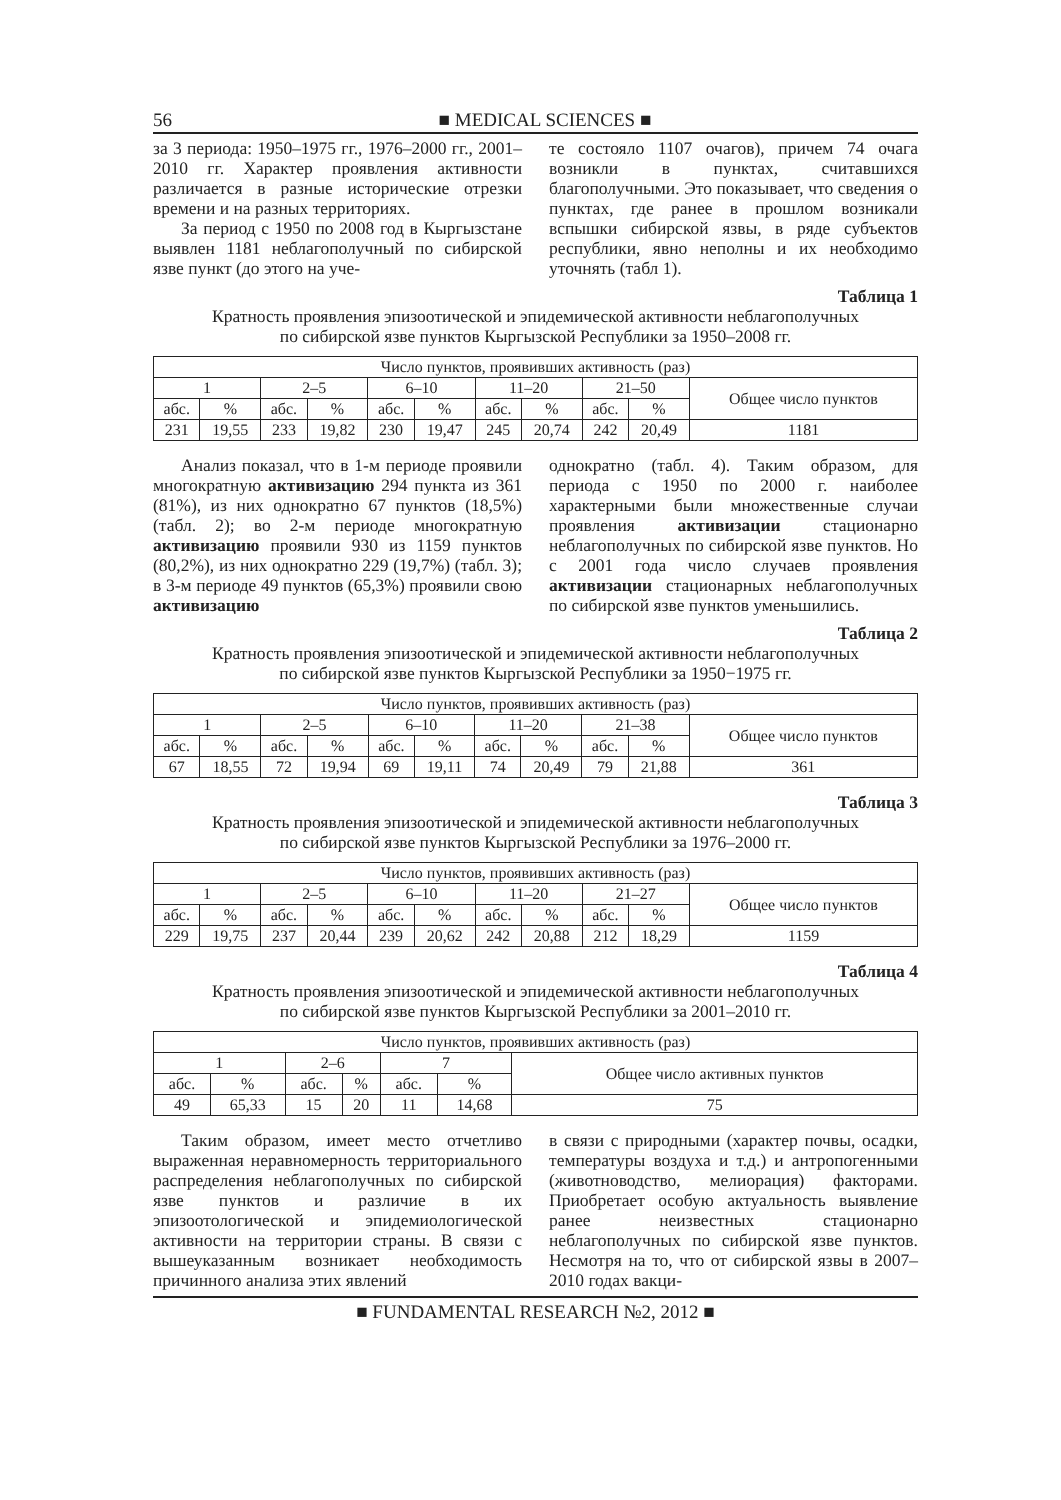56 ■ MEDICAL SCIENCES ■
за 3 периода: 1950–1975 гг., 1976–2000 гг., 2001–2010 гг. Характер проявления активности различается в разные исторические отрезки времени и на разных территориях.
За период с 1950 по 2008 год в Кыргызстане выявлен 1181 неблагополучный по сибирской язве пункт (до этого на уче-
те состояло 1107 очагов), причем 74 очага возникли в пунктах, считавшихся благополучными. Это показывает, что сведения о пунктах, где ранее в прошлом возникали вспышки сибирской язвы, в ряде субъектов республики, явно неполны и их необходимо уточнять (табл 1).
Таблица 1
Кратность проявления эпизоотической и эпидемической активности неблагополучных
по сибирской язве пунктов Кыргызской Республики за 1950–2008 гг.
| Число пунктов, проявивших активность (раз) | | | | | | | | | | |
| --- | --- | --- | --- | --- | --- | --- | --- | --- | --- | --- |
| 1 | | 2–5 | | 6–10 | | 11–20 | | 21–50 | | Общее число пунктов |
| абс. | % | абс. | % | абс. | % | абс. | % | абс. | % | |
| 231 | 19,55 | 233 | 19,82 | 230 | 19,47 | 245 | 20,74 | 242 | 20,49 | 1181 |
Анализ показал, что в 1-м периоде проявили многократную активизацию 294 пункта из 361 (81%), из них однократно 67 пунктов (18,5%) (табл. 2); во 2-м периоде многократную активизацию проявили 930 из 1159 пунктов (80,2%), из них однократно 229 (19,7%) (табл. 3); в 3-м периоде 49 пунктов (65,3%) проявили свою активизацию
однократно (табл. 4). Таким образом, для периода с 1950 по 2000 г. наиболее характерными были множественные случаи проявления активизации стационарно неблагополучных по сибирской язве пунктов. Но с 2001 года число случаев проявления активизации стационарных неблагополучных по сибирской язве пунктов уменьшились.
Таблица 2
Кратность проявления эпизоотической и эпидемической активности неблагополучных
по сибирской язве пунктов Кыргызской Республики за 1950−1975 гг.
| Число пунктов, проявивших активность (раз) | | | | | | | | | | |
| --- | --- | --- | --- | --- | --- | --- | --- | --- | --- | --- |
| 1 | | 2–5 | | 6–10 | | 11–20 | | 21–38 | | Общее число пунктов |
| абс. | % | абс. | % | абс. | % | абс. | % | абс. | % | |
| 67 | 18,55 | 72 | 19,94 | 69 | 19,11 | 74 | 20,49 | 79 | 21,88 | 361 |
Таблица 3
Кратность проявления эпизоотической и эпидемической активности неблагополучных
по сибирской язве пунктов Кыргызской Республики за 1976–2000 гг.
| Число пунктов, проявивших активность (раз) | | | | | | | | | | |
| --- | --- | --- | --- | --- | --- | --- | --- | --- | --- | --- |
| 1 | | 2–5 | | 6–10 | | 11–20 | | 21–27 | | Общее число пунктов |
| абс. | % | абс. | % | абс. | % | абс. | % | абс. | % | |
| 229 | 19,75 | 237 | 20,44 | 239 | 20,62 | 242 | 20,88 | 212 | 18,29 | 1159 |
Таблица 4
Кратность проявления эпизоотической и эпидемической активности неблагополучных
по сибирской язве пунктов Кыргызской Республики за 2001–2010 гг.
| Число пунктов, проявивших активность (раз) | | | | | | |
| --- | --- | --- | --- | --- | --- | --- |
| 1 | | 2–6 | | 7 | | Общее число активных пунктов |
| абс. | % | абс. | % | абс. | % | |
| 49 | 65,33 | 15 | 20 | 11 | 14,68 | 75 |
Таким образом, имеет место отчетливо выраженная неравномерность территориального распределения неблагополучных по сибирской язве пунктов и различие в их эпизоотологической и эпидемиологической активности на территории страны. В связи с вышеуказанным возникает необходимость причинного анализа этих явлений
в связи с природными (характер почвы, осадки, температуры воздуха и т.д.) и антропогенными (животноводство, мелиорация) факторами. Приобретает особую актуальность выявление ранее неизвестных стационарно неблагополучных по сибирской язве пунктов. Несмотря на то, что от сибирской язвы в 2007–2010 годах вакци-
■ FUNDAMENTAL RESEARCH №2, 2012 ■